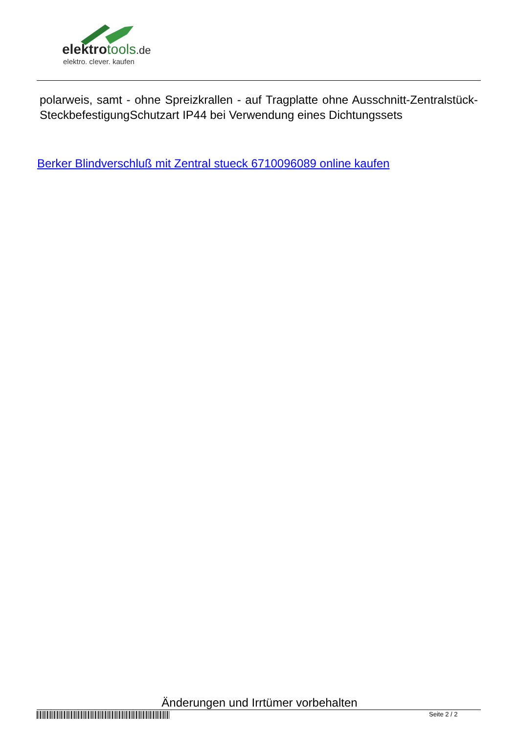elektrotools.de
elektro. clever. kaufen
polarweis, samt - ohne Spreizkrallen - auf Tragplatte ohne Ausschnitt-Zentralstück-SteckbefestigungSchutzart IP44 bei Verwendung eines Dichtungssets
Berker Blindverschluß mit Zentral stueck 6710096089 online kaufen
Änderungen und Irrtümer vorbehalten
Seite 2 / 2